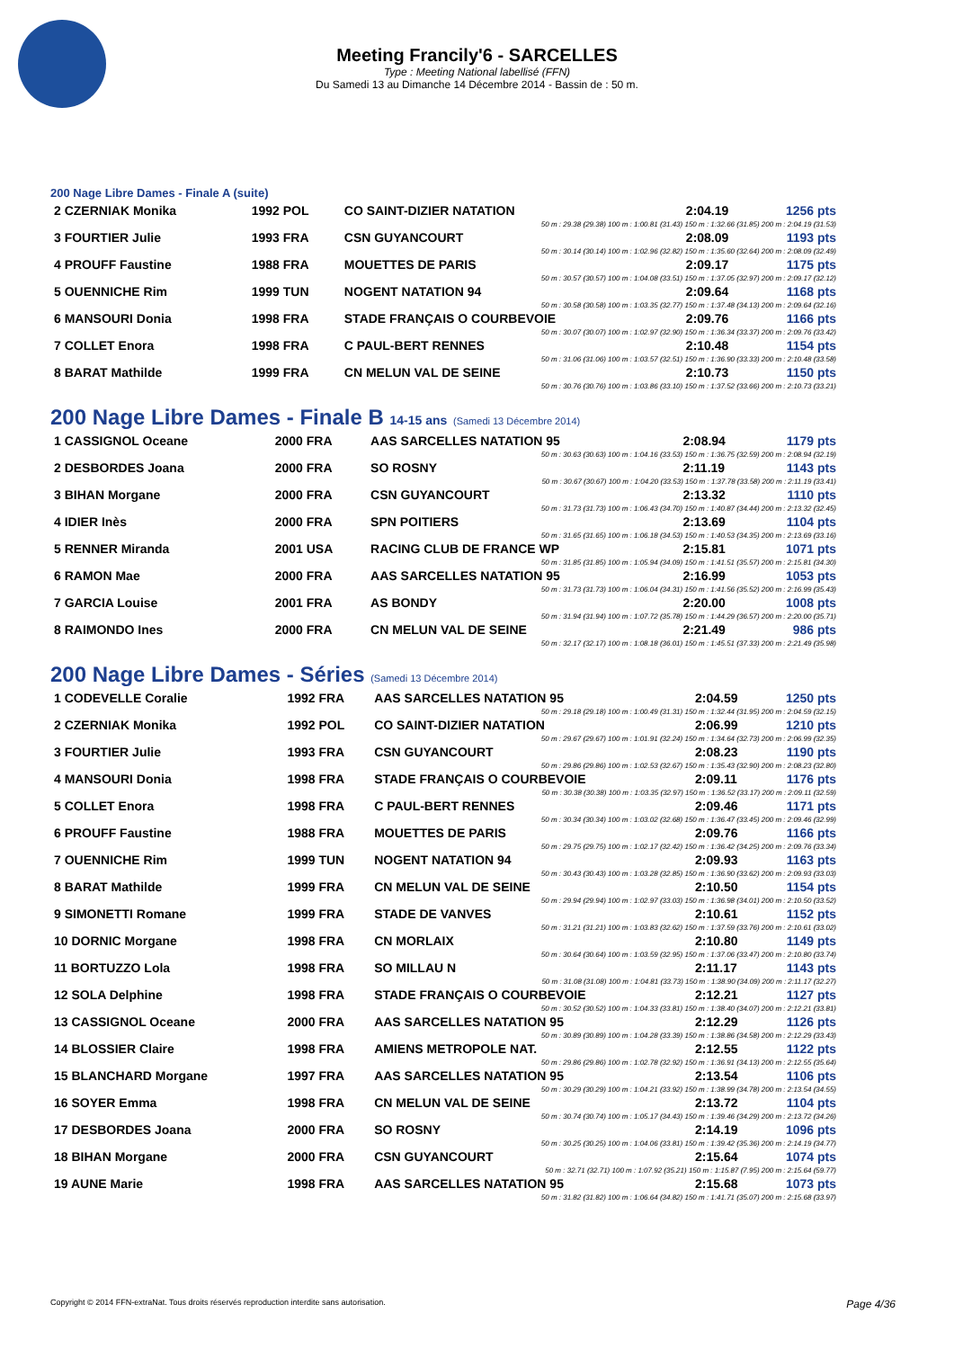Meeting Francily'6 - SARCELLES
Type : Meeting National labellisé (FFN)
Du Samedi 13 au Dimanche 14 Décembre 2014 - Bassin de : 50 m.
200 Nage Libre Dames - Finale A (suite)
| 2 CZERNIAK Monika | 1992 POL | CO SAINT-DIZIER NATATION | 2:04.19 | 1256 pts |
| 50 m : 29.38 (29.38) 100 m : 1:00.81 (31.43) 150 m : 1:32.66 (31.85) 200 m : 2:04.19 (31.53) | | | | |
| 3 FOURTIER Julie | 1993 FRA | CSN GUYANCOURT | 2:08.09 | 1193 pts |
| 50 m : 30.14 (30.14) 100 m : 1:02.96 (32.82) 150 m : 1:35.60 (32.64) 200 m : 2:08.09 (32.49) | | | | |
| 4 PROUFF Faustine | 1988 FRA | MOUETTES DE PARIS | 2:09.17 | 1175 pts |
| 50 m : 30.57 (30.57) 100 m : 1:04.08 (33.51) 150 m : 1:37.05 (32.97) 200 m : 2:09.17 (32.12) | | | | |
| 5 OUENNICHE Rim | 1999 TUN | NOGENT NATATION 94 | 2:09.64 | 1168 pts |
| 50 m : 30.58 (30.58) 100 m : 1:03.35 (32.77) 150 m : 1:37.48 (34.13) 200 m : 2:09.64 (32.16) | | | | |
| 6 MANSOURI Donia | 1998 FRA | STADE FRANÇAIS O COURBEVOIE | 2:09.76 | 1166 pts |
| 50 m : 30.07 (30.07) 100 m : 1:02.97 (32.90) 150 m : 1:36.34 (33.37) 200 m : 2:09.76 (33.42) | | | | |
| 7 COLLET Enora | 1998 FRA | C PAUL-BERT RENNES | 2:10.48 | 1154 pts |
| 50 m : 31.06 (31.06) 100 m : 1:03.57 (32.51) 150 m : 1:36.90 (33.33) 200 m : 2:10.48 (33.58) | | | | |
| 8 BARAT Mathilde | 1999 FRA | CN MELUN VAL DE SEINE | 2:10.73 | 1150 pts |
| 50 m : 30.76 (30.76) 100 m : 1:03.86 (33.10) 150 m : 1:37.52 (33.66) 200 m : 2:10.73 (33.21) | | | | |
200 Nage Libre Dames - Finale B 14-15 ans (Samedi 13 Décembre 2014)
| 1 CASSIGNOL Oceane | 2000 FRA | AAS SARCELLES NATATION 95 | 2:08.94 | 1179 pts |
| 50 m : 30.63 (30.63) 100 m : 1:04.16 (33.53) 150 m : 1:36.75 (32.59) 200 m : 2:08.94 (32.19) | | | | |
| 2 DESBORDES Joana | 2000 FRA | SO ROSNY | 2:11.19 | 1143 pts |
| 50 m : 30.67 (30.67) 100 m : 1:04.20 (33.53) 150 m : 1:37.78 (33.58) 200 m : 2:11.19 (33.41) | | | | |
| 3 BIHAN Morgane | 2000 FRA | CSN GUYANCOURT | 2:13.32 | 1110 pts |
| 50 m : 31.73 (31.73) 100 m : 1:06.43 (34.70) 150 m : 1:40.87 (34.44) 200 m : 2:13.32 (32.45) | | | | |
| 4 IDIER Inès | 2000 FRA | SPN POITIERS | 2:13.69 | 1104 pts |
| 50 m : 31.65 (31.65) 100 m : 1:06.18 (34.53) 150 m : 1:40.53 (34.35) 200 m : 2:13.69 (33.16) | | | | |
| 5 RENNER Miranda | 2001 USA | RACING CLUB DE FRANCE WP | 2:15.81 | 1071 pts |
| 50 m : 31.85 (31.85) 100 m : 1:05.94 (34.09) 150 m : 1:41.51 (35.57) 200 m : 2:15.81 (34.30) | | | | |
| 6 RAMON Mae | 2000 FRA | AAS SARCELLES NATATION 95 | 2:16.99 | 1053 pts |
| 50 m : 31.73 (31.73) 100 m : 1:06.04 (34.31) 150 m : 1:41.56 (35.52) 200 m : 2:16.99 (35.43) | | | | |
| 7 GARCIA Louise | 2001 FRA | AS BONDY | 2:20.00 | 1008 pts |
| 50 m : 31.94 (31.94) 100 m : 1:07.72 (35.78) 150 m : 1:44.29 (36.57) 200 m : 2:20.00 (35.71) | | | | |
| 8 RAIMONDO Ines | 2000 FRA | CN MELUN VAL DE SEINE | 2:21.49 | 986 pts |
| 50 m : 32.17 (32.17) 100 m : 1:08.18 (36.01) 150 m : 1:45.51 (37.33) 200 m : 2:21.49 (35.98) | | | | |
200 Nage Libre Dames - Séries (Samedi 13 Décembre 2014)
| 1 CODEVELLE Coralie | 1992 FRA | AAS SARCELLES NATATION 95 | 2:04.59 | 1250 pts |
| 50 m : 29.18 (29.18) 100 m : 1:00.49 (31.31) 150 m : 1:32.44 (31.95) 200 m : 2:04.59 (32.15) | | | | |
| 2 CZERNIAK Monika | 1992 POL | CO SAINT-DIZIER NATATION | 2:06.99 | 1210 pts |
| 50 m : 29.67 (29.67) 100 m : 1:01.91 (32.24) 150 m : 1:34.64 (32.73) 200 m : 2:06.99 (32.35) | | | | |
| 3 FOURTIER Julie | 1993 FRA | CSN GUYANCOURT | 2:08.23 | 1190 pts |
| 50 m : 29.86 (29.86) 100 m : 1:02.53 (32.67) 150 m : 1:35.43 (32.90) 200 m : 2:08.23 (32.80) | | | | |
| 4 MANSOURI Donia | 1998 FRA | STADE FRANÇAIS O COURBEVOIE | 2:09.11 | 1176 pts |
| 50 m : 30.38 (30.38) 100 m : 1:03.35 (32.97) 150 m : 1:36.52 (33.17) 200 m : 2:09.11 (32.59) | | | | |
| 5 COLLET Enora | 1998 FRA | C PAUL-BERT RENNES | 2:09.46 | 1171 pts |
| 50 m : 30.34 (30.34) 100 m : 1:03.02 (32.68) 150 m : 1:36.47 (33.45) 200 m : 2:09.46 (32.99) | | | | |
| 6 PROUFF Faustine | 1988 FRA | MOUETTES DE PARIS | 2:09.76 | 1166 pts |
| 50 m : 29.75 (29.75) 100 m : 1:02.17 (32.42) 150 m : 1:36.42 (34.25) 200 m : 2:09.76 (33.34) | | | | |
| 7 OUENNICHE Rim | 1999 TUN | NOGENT NATATION 94 | 2:09.93 | 1163 pts |
| 50 m : 30.43 (30.43) 100 m : 1:03.28 (32.85) 150 m : 1:36.90 (33.62) 200 m : 2:09.93 (33.03) | | | | |
| 8 BARAT Mathilde | 1999 FRA | CN MELUN VAL DE SEINE | 2:10.50 | 1154 pts |
| 50 m : 29.94 (29.94) 100 m : 1:02.97 (33.03) 150 m : 1:36.98 (34.01) 200 m : 2:10.50 (33.52) | | | | |
| 9 SIMONETTI Romane | 1999 FRA | STADE DE VANVES | 2:10.61 | 1152 pts |
| 50 m : 31.21 (31.21) 100 m : 1:03.83 (32.62) 150 m : 1:37.59 (33.76) 200 m : 2:10.61 (33.02) | | | | |
| 10 DORNIC Morgane | 1998 FRA | CN MORLAIX | 2:10.80 | 1149 pts |
| 50 m : 30.64 (30.64) 100 m : 1:03.59 (32.95) 150 m : 1:37.06 (33.47) 200 m : 2:10.80 (33.74) | | | | |
| 11 BORTUZZO Lola | 1998 FRA | SO MILLAU N | 2:11.17 | 1143 pts |
| 50 m : 31.08 (31.08) 100 m : 1:04.81 (33.73) 150 m : 1:38.90 (34.09) 200 m : 2:11.17 (32.27) | | | | |
| 12 SOLA Delphine | 1998 FRA | STADE FRANÇAIS O COURBEVOIE | 2:12.21 | 1127 pts |
| 50 m : 30.52 (30.52) 100 m : 1:04.33 (33.81) 150 m : 1:38.40 (34.07) 200 m : 2:12.21 (33.81) | | | | |
| 13 CASSIGNOL Oceane | 2000 FRA | AAS SARCELLES NATATION 95 | 2:12.29 | 1126 pts |
| 50 m : 30.89 (30.89) 100 m : 1:04.28 (33.39) 150 m : 1:38.86 (34.58) 200 m : 2:12.29 (33.43) | | | | |
| 14 BLOSSIER Claire | 1998 FRA | AMIENS METROPOLE NAT. | 2:12.55 | 1122 pts |
| 50 m : 29.86 (29.86) 100 m : 1:02.78 (32.92) 150 m : 1:36.91 (34.13) 200 m : 2:12.55 (35.64) | | | | |
| 15 BLANCHARD Morgane | 1997 FRA | AAS SARCELLES NATATION 95 | 2:13.54 | 1106 pts |
| 50 m : 30.29 (30.29) 100 m : 1:04.21 (33.92) 150 m : 1:38.99 (34.78) 200 m : 2:13.54 (34.55) | | | | |
| 16 SOYER Emma | 1998 FRA | CN MELUN VAL DE SEINE | 2:13.72 | 1104 pts |
| 50 m : 30.74 (30.74) 100 m : 1:05.17 (34.43) 150 m : 1:39.46 (34.29) 200 m : 2:13.72 (34.26) | | | | |
| 17 DESBORDES Joana | 2000 FRA | SO ROSNY | 2:14.19 | 1096 pts |
| 50 m : 30.25 (30.25) 100 m : 1:04.06 (33.81) 150 m : 1:39.42 (35.36) 200 m : 2:14.19 (34.77) | | | | |
| 18 BIHAN Morgane | 2000 FRA | CSN GUYANCOURT | 2:15.64 | 1074 pts |
| 50 m : 32.71 (32.71) 100 m : 1:07.92 (35.21) 150 m : 1:15.87 (7.95) 200 m : 2:15.64 (59.77) | | | | |
| 19 AUNE Marie | 1998 FRA | AAS SARCELLES NATATION 95 | 2:15.68 | 1073 pts |
| 50 m : 31.82 (31.82) 100 m : 1:06.64 (34.82) 150 m : 1:41.71 (35.07) 200 m : 2:15.68 (33.97) | | | | |
Copyright © 2014 FFN-extraNat. Tous droits réservés reproduction interdite sans autorisation. Page 4/36